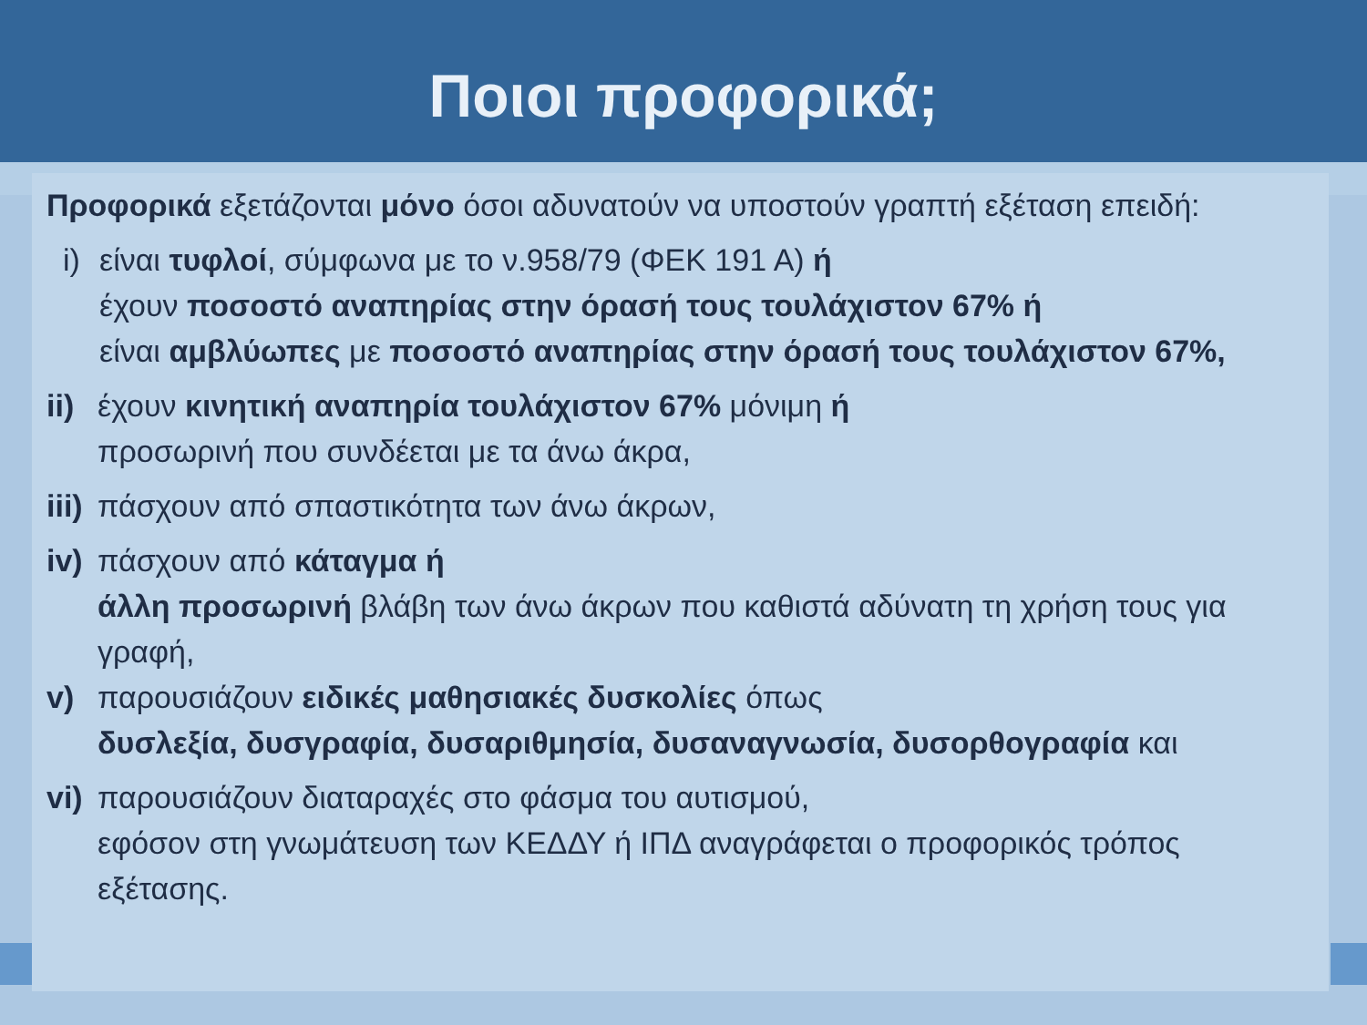Ποιοι προφορικά;
Προφορικά εξετάζονται μόνο όσοι αδυνατούν να υποστούν γραπτή εξέταση επειδή:
i)
είναι τυφλοί, σύμφωνα με το ν.958/79 (ΦΕΚ 191 Α) ή
έχουν ποσοστό αναπηρίας στην όρασή τους τουλάχιστον 67% ή
είναι αμβλύωπες με ποσοστό αναπηρίας στην όρασή τους τουλάχιστον 67%,
ii)
έχουν κινητική αναπηρία τουλάχιστον 67% μόνιμη ή
προσωρινή που συνδέεται με τα άνω άκρα,
iii)
πάσχουν από σπαστικότητα των άνω άκρων,
iv)
πάσχουν από κάταγμα ή
άλλη προσωρινή βλάβη των άνω άκρων που καθιστά αδύνατη τη χρήση τους για γραφή,
v) παρουσιάζουν ειδικές μαθησιακές δυσκολίες όπως
δυσλεξία, δυσγραφία, δυσαριθμησία, δυσαναγνωσία, δυσορθογραφία και
vi)
παρουσιάζουν διαταραχές στο φάσμα του αυτισμού,
εφόσον στη γνωμάτευση των ΚΕΔΔΥ ή ΙΠΔ αναγράφεται ο προφορικός τρόπος εξέτασης.